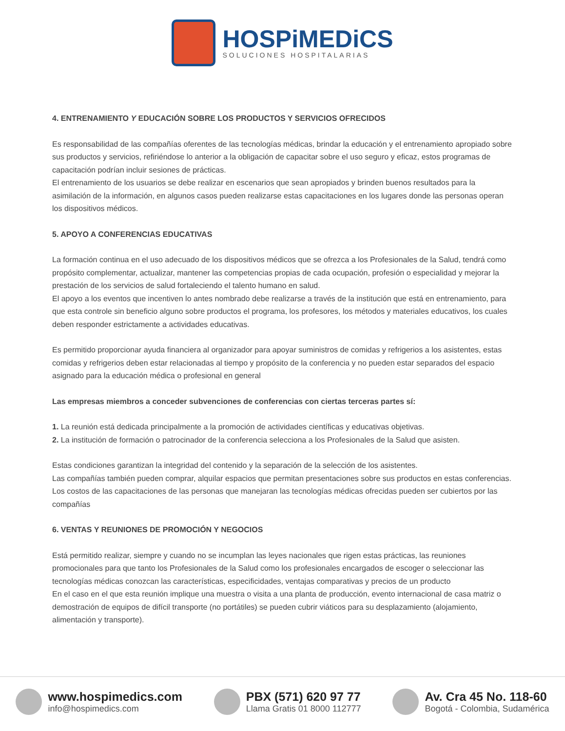HOSPiMEDiCS
SOLUCIONES HOSPITALARIAS
4. ENTRENAMIENTO Y EDUCACIÓN SOBRE LOS PRODUCTOS Y SERVICIOS OFRECIDOS
Es responsabilidad de las compañías oferentes de las tecnologías médicas, brindar la educación y el entrenamiento apropiado sobre sus productos y servicios, refiriéndose lo anterior a la obligación de capacitar sobre el uso seguro y eficaz, estos programas de capacitación podrían incluir sesiones de prácticas.
El entrenamiento de los usuarios se debe realizar en escenarios que sean apropiados y brinden buenos resultados para la asimilación de la información, en algunos casos pueden realizarse estas capacitaciones en los lugares donde las personas operan los dispositivos médicos.
5. APOYO A CONFERENCIAS EDUCATIVAS
La formación continua en el uso adecuado de los dispositivos médicos que se ofrezca a los Profesionales de la Salud, tendrá como propósito complementar, actualizar, mantener las competencias propias de cada ocupación, profesión o especialidad y mejorar la prestación de los servicios de salud fortaleciendo el talento humano en salud.
El apoyo a los eventos que incentiven lo antes nombrado debe realizarse a través de la institución que está en entrenamiento, para que esta controle sin beneficio alguno sobre productos el programa, los profesores, los métodos y materiales educativos, los cuales deben responder estrictamente a actividades educativas.
Es permitido proporcionar ayuda financiera al organizador para apoyar suministros de comidas y refrigerios a los asistentes, estas comidas y refrigerios deben estar relacionadas al tiempo y propósito de la conferencia y no pueden estar separados del espacio asignado para la educación médica o profesional en general
Las empresas miembros a conceder subvenciones de conferencias con ciertas terceras partes sí:
1. La reunión está dedicada principalmente a la promoción de actividades científicas y educativas objetivas.
2. La institución de formación o patrocinador de la conferencia selecciona a los Profesionales de la Salud que asisten.
Estas condiciones garantizan la integridad del contenido y la separación de la selección de los asistentes.
Las compañías también pueden comprar, alquilar espacios que permitan presentaciones sobre sus productos en estas conferencias. Los costos de las capacitaciones de las personas que manejaran las tecnologías médicas ofrecidas pueden ser cubiertos por las compañías
6. VENTAS Y REUNIONES DE PROMOCIÓN Y NEGOCIOS
Está permitido realizar, siempre y cuando no se incumplan las leyes nacionales que rigen estas prácticas, las reuniones promocionales para que tanto los Profesionales de la Salud como los profesionales encargados de escoger o seleccionar las tecnologías médicas conozcan las características, especificidades, ventajas comparativas y precios de un producto
En el caso en el que esta reunión implique una muestra o visita a una planta de producción, evento internacional de casa matriz o demostración de equipos de difícil transporte (no portátiles) se pueden cubrir viáticos para su desplazamiento (alojamiento, alimentación y transporte).
www.hospimedics.com
info@hospimedics.com
PBX (571) 620 97 77
Llama Gratis 01 8000 112777
Av. Cra 45 No. 118-60
Bogotá - Colombia, Sudamérica